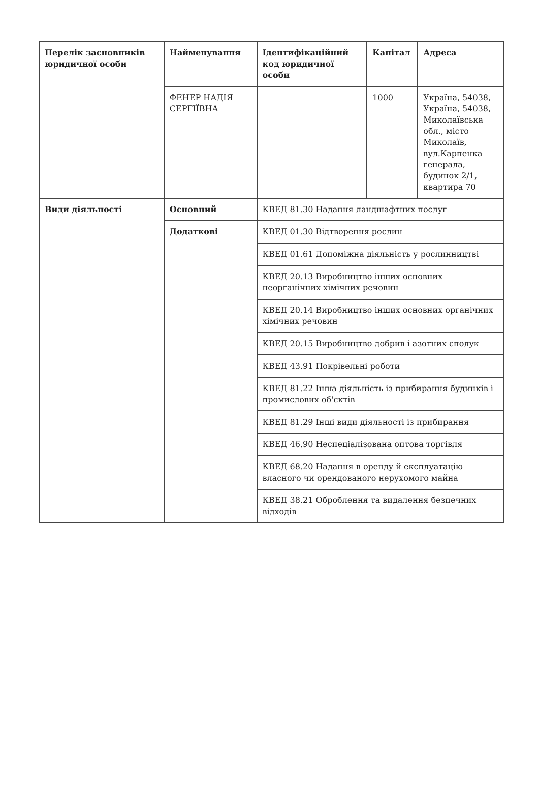| Перелік засновників юридичної особи | Найменування | Ідентифікаційний код юридичної особи | Капітал | Адреса |
| --- | --- | --- | --- | --- |
| | ФЕНЕР НАДІЯ СЕРГІЇВНА | | 1000 | Україна, 54038, Україна, 54038, Миколаївська обл., місто Миколаїв, вул.Карпенка генерала, будинок 2/1, квартира 70 |
| Види діяльності | Основний | КВЕД 81.30 Надання ландшафтних послуг | | |
| | Додаткові | КВЕД 01.30 Відтворення рослин | | |
| | | КВЕД 01.61 Допоміжна діяльність у рослинництві | | |
| | | КВЕД 20.13 Виробництво інших основних неорганічних хімічних речовин | | |
| | | КВЕД 20.14 Виробництво інших основних органічних хімічних речовин | | |
| | | КВЕД 20.15 Виробництво добрив і азотних сполук | | |
| | | КВЕД 43.91 Покрівельні роботи | | |
| | | КВЕД 81.22 Інша діяльність із прибирання будинків і промислових об'єктів | | |
| | | КВЕД 81.29 Інші види діяльності із прибирання | | |
| | | КВЕД 46.90 Неспеціалізована оптова торгівля | | |
| | | КВЕД 68.20 Надання в оренду й експлуатацію власного чи орендованого нерухомого майна | | |
| | | КВЕД 38.21 Оброблення та видалення безпечних відходів | | |